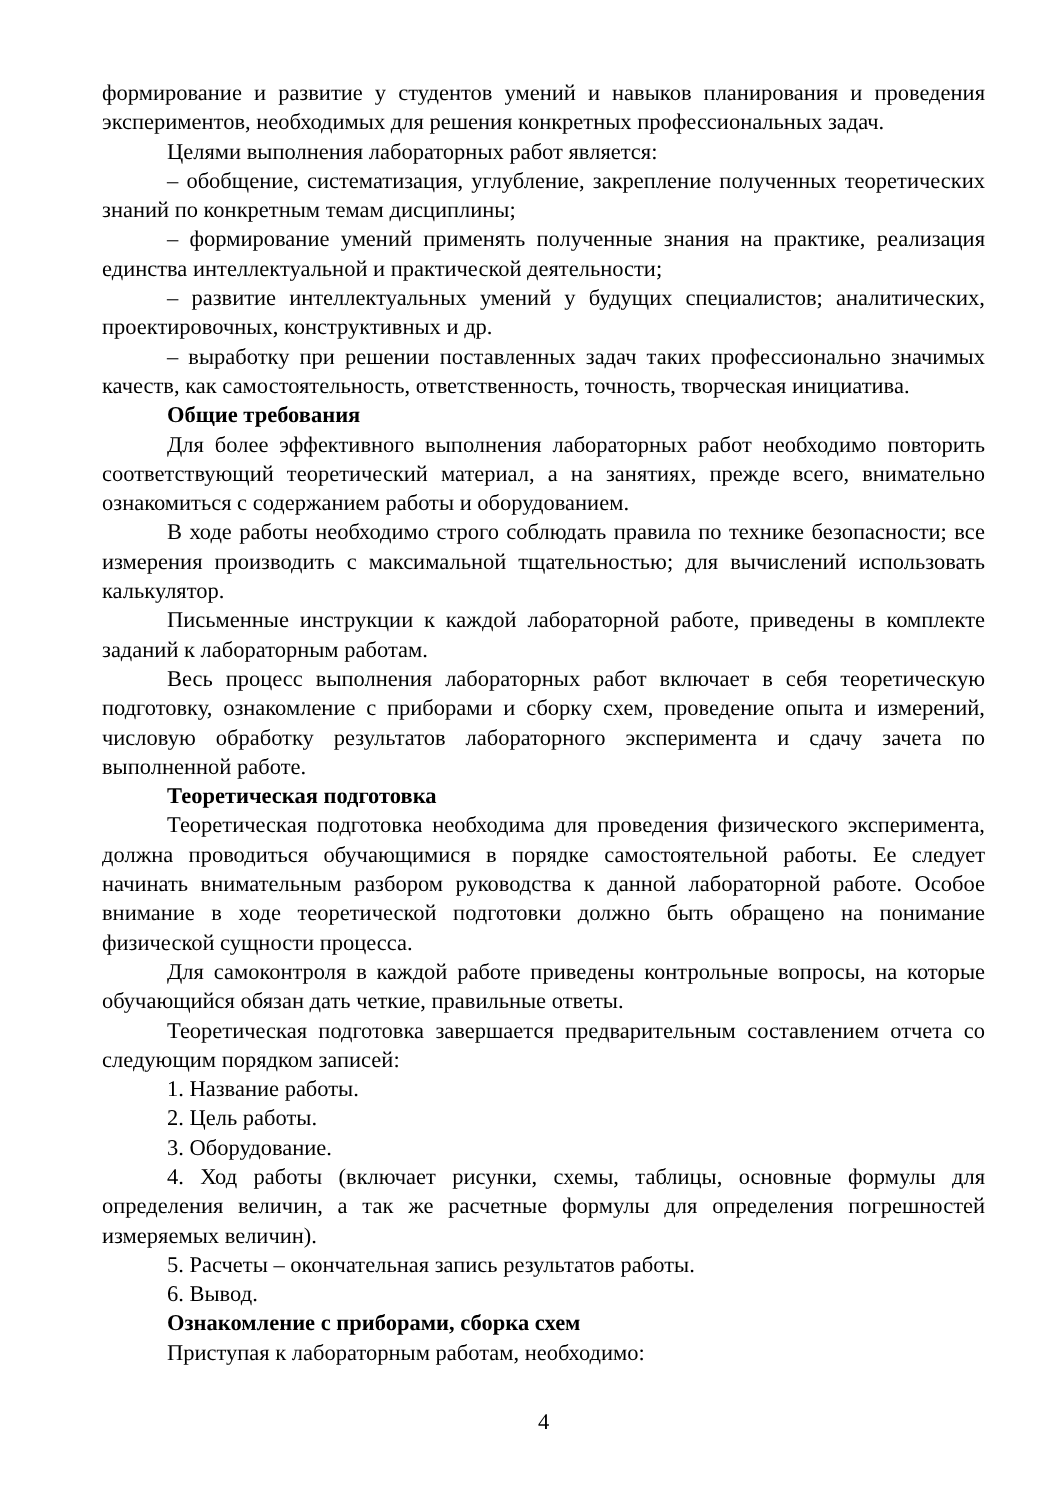формирование и развитие у студентов умений и навыков планирования и проведения экспериментов, необходимых для решения конкретных профессиональных задач.
Целями выполнения лабораторных работ является:
– обобщение, систематизация, углубление, закрепление полученных теоретических знаний по конкретным темам дисциплины;
– формирование умений применять полученные знания на практике, реализация единства интеллектуальной и практической деятельности;
– развитие интеллектуальных умений у будущих специалистов; аналитических, проектировочных, конструктивных и др.
– выработку при решении поставленных задач таких профессионально значимых качеств, как самостоятельность, ответственность, точность, творческая инициатива.
Общие требования
Для более эффективного выполнения лабораторных работ необходимо повторить соответствующий теоретический материал, а на занятиях, прежде всего, внимательно ознакомиться с содержанием работы и оборудованием.
В ходе работы необходимо строго соблюдать правила по технике безопасности; все измерения производить с максимальной тщательностью; для вычислений использовать калькулятор.
Письменные инструкции к каждой лабораторной работе, приведены в комплекте заданий к лабораторным работам.
Весь процесс выполнения лабораторных работ включает в себя теоретическую подготовку, ознакомление с приборами и сборку схем, проведение опыта и измерений, числовую обработку результатов лабораторного эксперимента и сдачу зачета по выполненной работе.
Теоретическая подготовка
Теоретическая подготовка необходима для проведения физического эксперимента, должна проводиться обучающимися в порядке самостоятельной работы. Ее следует начинать внимательным разбором руководства к данной лабораторной работе. Особое внимание в ходе теоретической подготовки должно быть обращено на понимание физической сущности процесса.
Для самоконтроля в каждой работе приведены контрольные вопросы, на которые обучающийся обязан дать четкие, правильные ответы.
Теоретическая подготовка завершается предварительным составлением отчета со следующим порядком записей:
1. Название работы.
2. Цель работы.
3. Оборудование.
4. Ход работы (включает рисунки, схемы, таблицы, основные формулы для определения величин, а так же расчетные формулы для определения погрешностей измеряемых величин).
5. Расчеты – окончательная запись результатов работы.
6. Вывод.
Ознакомление с приборами, сборка схем
Приступая к лабораторным работам, необходимо:
4